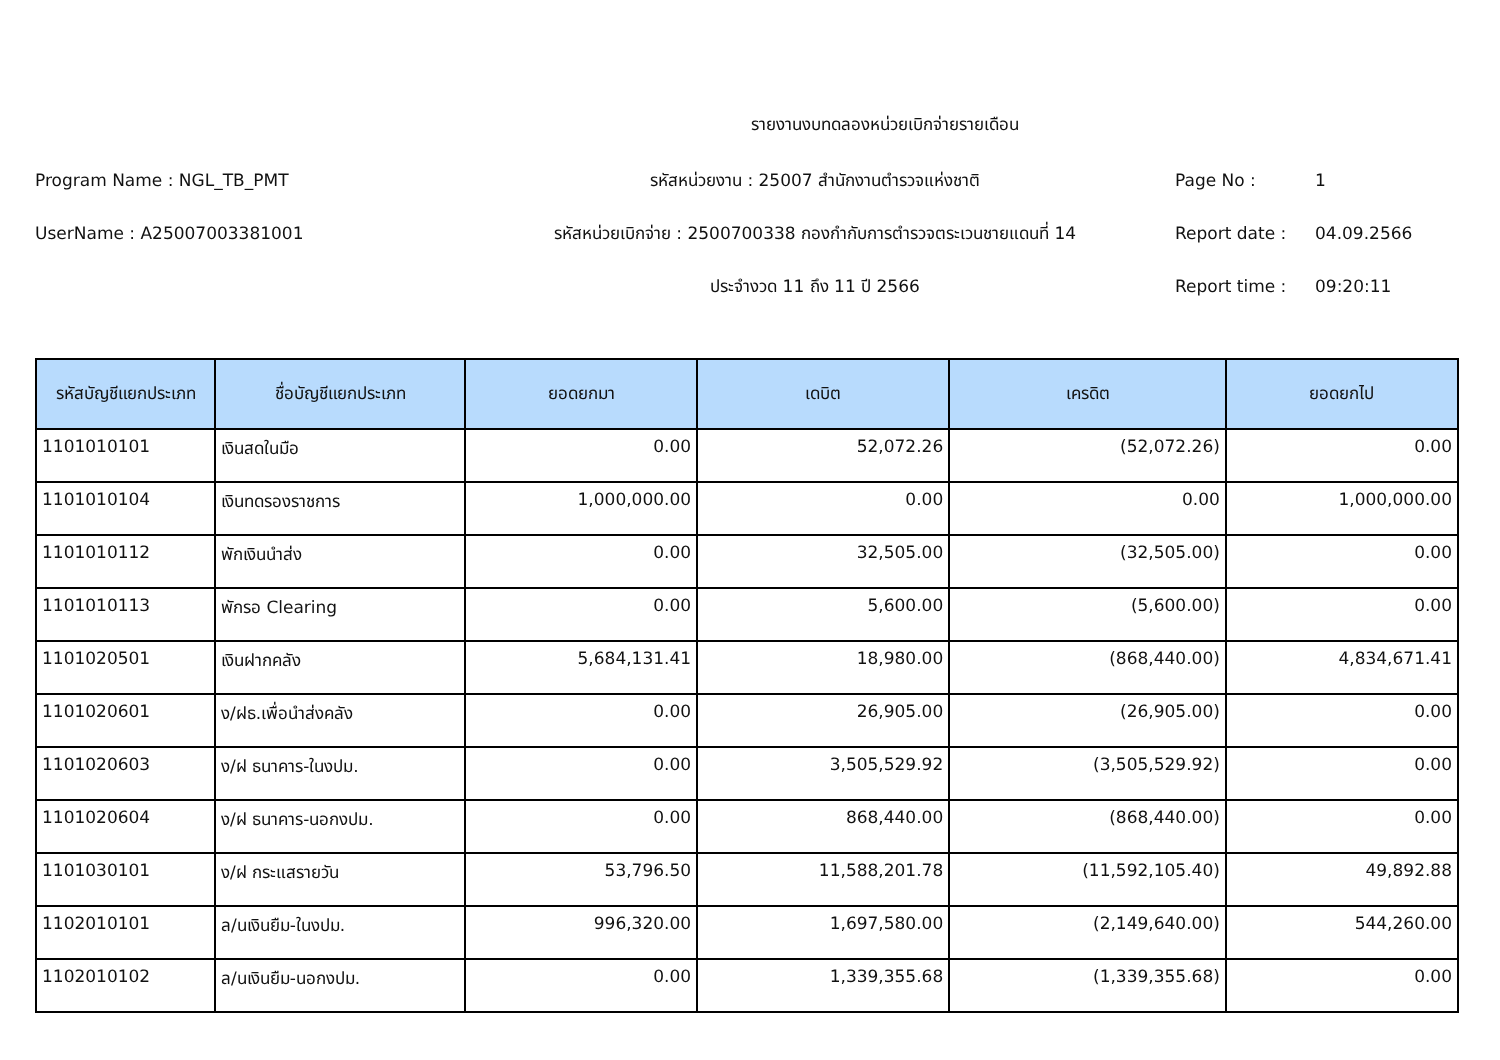รายงานงบทดลองหน่วยเบิกจ่ายรายเดือน
Program Name : NGL_TB_PMT
รหัสหน่วยงาน : 25007 สำนักงานตำรวจแห่งชาติ
Page No :
1
UserName : A25007003381001
รหัสหน่วยเบิกจ่าย : 2500700338 กองกำกับการตำรวจตระเวนชายแดนที่ 14
Report date :
04.09.2566
ประจำงวด 11 ถึง 11 ปี 2566
Report time :
09:20:11
| รหัสบัญชีแยกประเภท | ชื่อบัญชีแยกประเภท | ยอดยกมา | เดบิต | เครดิต | ยอดยกไป |
| --- | --- | --- | --- | --- | --- |
| 1101010101 | เงินสดในมือ | 0.00 | 52,072.26 | (52,072.26) | 0.00 |
| 1101010104 | เงินทดรองราชการ | 1,000,000.00 | 0.00 | 0.00 | 1,000,000.00 |
| 1101010112 | พักเงินนำส่ง | 0.00 | 32,505.00 | (32,505.00) | 0.00 |
| 1101010113 | พักรอ Clearing | 0.00 | 5,600.00 | (5,600.00) | 0.00 |
| 1101020501 | เงินฝากคลัง | 5,684,131.41 | 18,980.00 | (868,440.00) | 4,834,671.41 |
| 1101020601 | ง/ฝธ.เพื่อนำส่งคลัง | 0.00 | 26,905.00 | (26,905.00) | 0.00 |
| 1101020603 | ง/ฝ ธนาคาร-ในงปม. | 0.00 | 3,505,529.92 | (3,505,529.92) | 0.00 |
| 1101020604 | ง/ฝ ธนาคาร-นอกงปม. | 0.00 | 868,440.00 | (868,440.00) | 0.00 |
| 1101030101 | ง/ฝ กระแสรายวัน | 53,796.50 | 11,588,201.78 | (11,592,105.40) | 49,892.88 |
| 1102010101 | ล/นเงินยืม-ในงปม. | 996,320.00 | 1,697,580.00 | (2,149,640.00) | 544,260.00 |
| 1102010102 | ล/นเงินยืม-นอกงปม. | 0.00 | 1,339,355.68 | (1,339,355.68) | 0.00 |